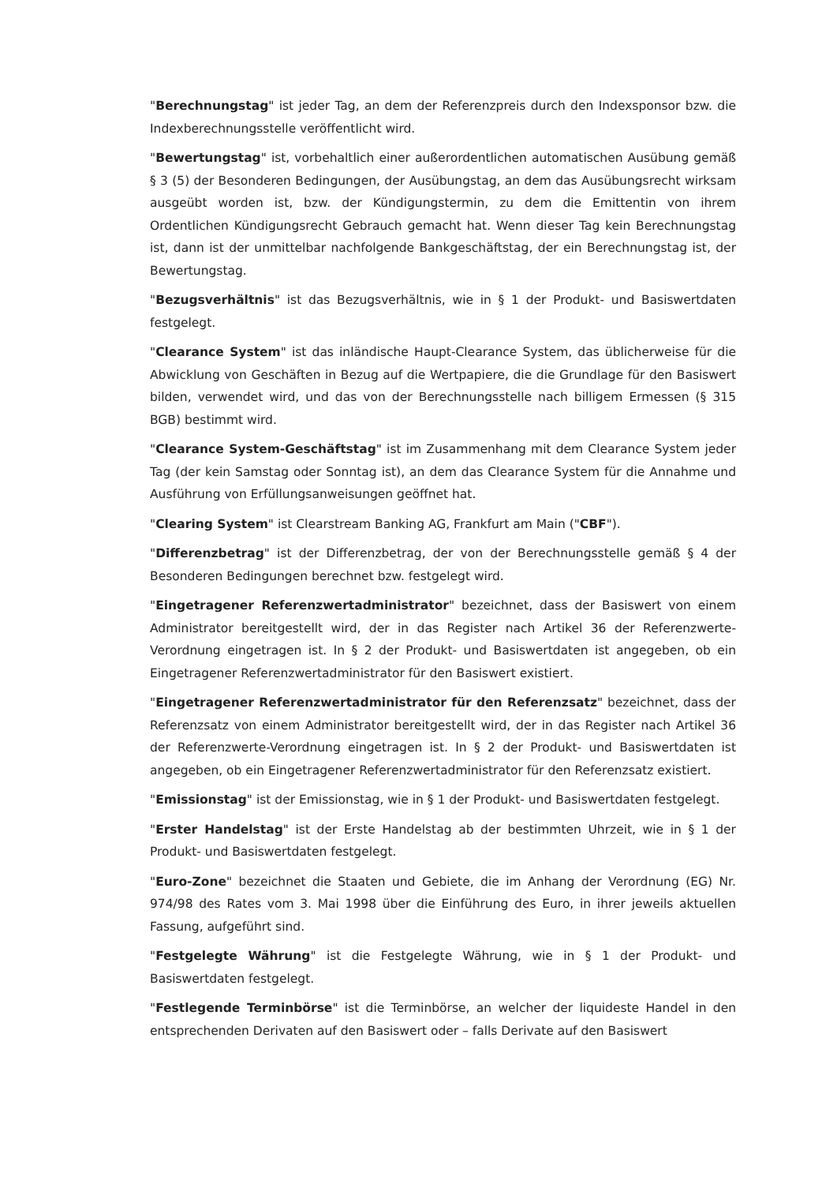"Berechnungstag" ist jeder Tag, an dem der Referenzpreis durch den Indexsponsor bzw. die Indexberechnungsstelle veröffentlicht wird.
"Bewertungstag" ist, vorbehaltlich einer außerordentlichen automatischen Ausübung gemäß § 3 (5) der Besonderen Bedingungen, der Ausübungstag, an dem das Ausübungsrecht wirksam ausgeübt worden ist, bzw. der Kündigungstermin, zu dem die Emittentin von ihrem Ordentlichen Kündigungsrecht Gebrauch gemacht hat. Wenn dieser Tag kein Berechnungstag ist, dann ist der unmittelbar nachfolgende Bankgeschäftstag, der ein Berechnungstag ist, der Bewertungstag.
"Bezugsverhältnis" ist das Bezugsverhältnis, wie in § 1 der Produkt- und Basiswertdaten festgelegt.
"Clearance System" ist das inländische Haupt-Clearance System, das üblicherweise für die Abwicklung von Geschäften in Bezug auf die Wertpapiere, die die Grundlage für den Basiswert bilden, verwendet wird, und das von der Berechnungsstelle nach billigem Ermessen (§ 315 BGB) bestimmt wird.
"Clearance System-Geschäftstag" ist im Zusammenhang mit dem Clearance System jeder Tag (der kein Samstag oder Sonntag ist), an dem das Clearance System für die Annahme und Ausführung von Erfüllungsanweisungen geöffnet hat.
"Clearing System" ist Clearstream Banking AG, Frankfurt am Main ("CBF").
"Differenzbetrag" ist der Differenzbetrag, der von der Berechnungsstelle gemäß § 4 der Besonderen Bedingungen berechnet bzw. festgelegt wird.
"Eingetragener Referenzwertadministrator" bezeichnet, dass der Basiswert von einem Administrator bereitgestellt wird, der in das Register nach Artikel 36 der Referenzwerte-Verordnung eingetragen ist. In § 2 der Produkt- und Basiswertdaten ist angegeben, ob ein Eingetragener Referenzwertadministrator für den Basiswert existiert.
"Eingetragener Referenzwertadministrator für den Referenzsatz" bezeichnet, dass der Referenzsatz von einem Administrator bereitgestellt wird, der in das Register nach Artikel 36 der Referenzwerte-Verordnung eingetragen ist. In § 2 der Produkt- und Basiswertdaten ist angegeben, ob ein Eingetragener Referenzwertadministrator für den Referenzsatz existiert.
"Emissionstag" ist der Emissionstag, wie in § 1 der Produkt- und Basiswertdaten festgelegt.
"Erster Handelstag" ist der Erste Handelstag ab der bestimmten Uhrzeit, wie in § 1 der Produkt- und Basiswertdaten festgelegt.
"Euro-Zone" bezeichnet die Staaten und Gebiete, die im Anhang der Verordnung (EG) Nr. 974/98 des Rates vom 3. Mai 1998 über die Einführung des Euro, in ihrer jeweils aktuellen Fassung, aufgeführt sind.
"Festgelegte Währung" ist die Festgelegte Währung, wie in § 1 der Produkt- und Basiswertdaten festgelegt.
"Festlegende Terminbörse" ist die Terminbörse, an welcher der liquideste Handel in den entsprechenden Derivaten auf den Basiswert oder – falls Derivate auf den Basiswert